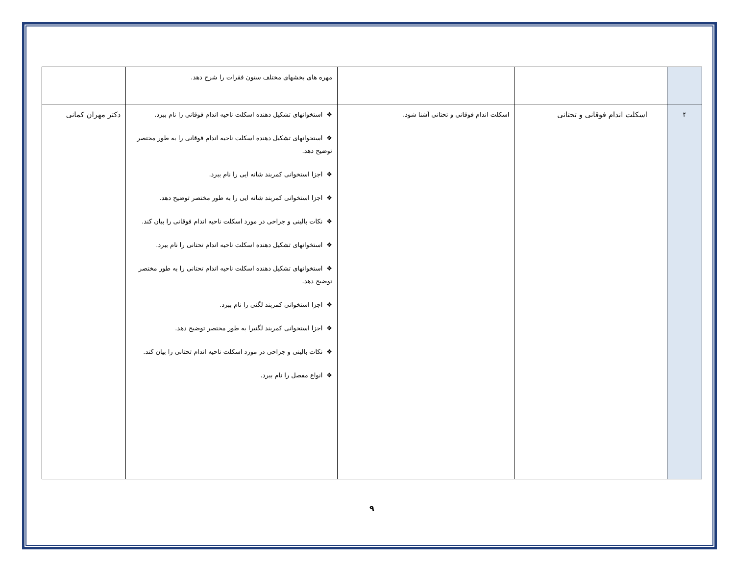| | | | مهره های بخشهای مختلف ستون فقرات را شرح دهد. | |
| ۴ | اسکلت اندام فوقانی و تحتانی | اسکلت اندام فوقانی و تحتانی آشنا شود. | ❖ استخوانهای تشکیل دهنده اسکلت ناحیه اندام فوقانی را نام ببرد. ❖ استخوانهای تشکیل دهنده اسکلت ناحیه اندام فوقانی را به طور مختصر توضیح دهد. ❖ اجزا استخوانی کمربند شانه ایی را نام ببرد. ❖ اجزا استخوانی کمربند شانه ایی را به طور مختصر توضیح دهد. ❖ نکات بالینی و جراحی در مورد اسکلت ناحیه اندام فوقانی را بیان کند. ❖ استخوانهای تشکیل دهنده اسکلت ناحیه اندام تحتانی را نام ببرد. ❖ استخوانهای تشکیل دهنده اسکلت ناحیه اندام تحتانی را به طور مختصر توضیح دهد. ❖ اجزا استخوانی کمربند لگنی را نام ببرد. ❖ اجزا استخوانی کمربند لگنیرا به طور مختصر توضیح دهد. ❖ نکات بالینی و جراحی در مورد اسکلت ناحیه اندام تحتانی را بیان کند. ❖ انواع مفصل را نام ببرد. | دکتر مهران کمانی |
۹